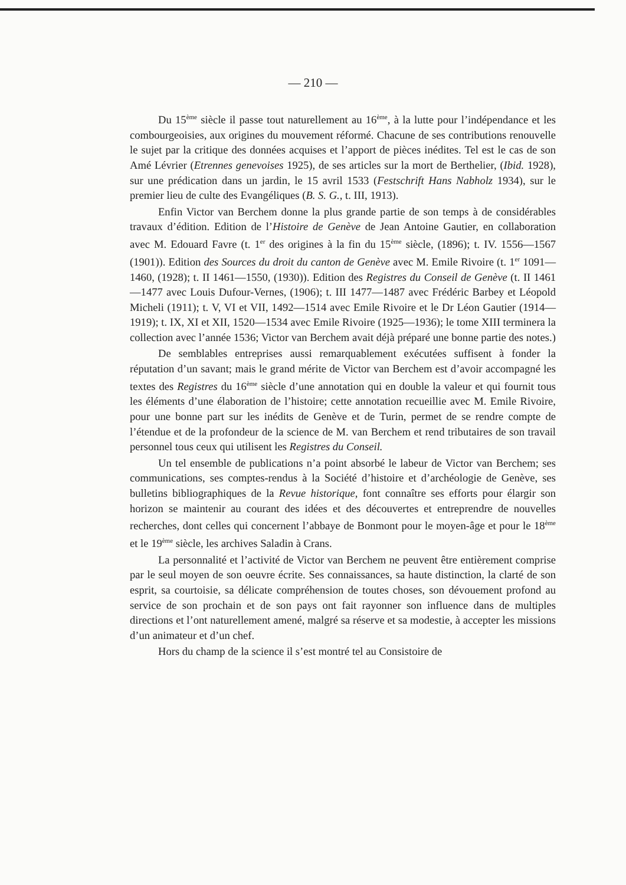— 210 —
Du 15<sup>ème</sup> siècle il passe tout naturellement au 16<sup>ème</sup>, à la lutte pour l’indépendance et les combourgeoisies, aux origines du mouvement réformé. Chacune de ses contributions renouvelle le sujet par la critique des données acquises et l’apport de pièces inédites. Tel est le cas de son Amé Lévrier (Etrennes genevoises 1925), de ses articles sur la mort de Berthelier, (Ibid. 1928), sur une prédication dans un jardin, le 15 avril 1533 (Festschrift Hans Nabholz 1934), sur le premier lieu de culte des Evangéliques (B. S. G., t. III, 1913).
Enfin Victor van Berchem donne la plus grande partie de son temps à de considérables travaux d’édition. Edition de l’Histoire de Genève de Jean Antoine Gautier, en collaboration avec M. Edouard Favre (t. 1<sup>er</sup> des origines à la fin du 15<sup>ème</sup> siècle, (1896); t. IV. 1556—1567 (1901)). Edition des Sources du droit du canton de Genève avec M. Emile Rivoire (t. 1<sup>er</sup> 1091—1460, (1928); t. II 1461—1550, (1930)). Edition des Registres du Conseil de Genève (t. II 1461—1477 avec Louis Dufour-Vernes, (1906); t. III 1477—1487 avec Frédéric Barbey et Léopold Micheli (1911); t. V, VI et VII, 1492—1514 avec Emile Rivoire et le Dr Léon Gautier (1914—1919); t. IX, XI et XII, 1520—1534 avec Emile Rivoire (1925—1936); le tome XIII terminera la collection avec l’année 1536; Victor van Berchem avait déjà préparé une bonne partie des notes.)
De semblables entreprises aussi remarquablement exécutées suffisent à fonder la réputation d’un savant; mais le grand mérite de Victor van Berchem est d’avoir accompagné les textes des Registres du 16<sup>ème</sup> siècle d’une annotation qui en double la valeur et qui fournit tous les éléments d’une élaboration de l’histoire; cette annotation recueillie avec M. Emile Rivoire, pour une bonne part sur les inédits de Genève et de Turin, permet de se rendre compte de l’étendue et de la profondeur de la science de M. van Berchem et rend tributaires de son travail personnel tous ceux qui utilisent les Registres du Conseil.
Un tel ensemble de publications n’a point absorbé le labeur de Victor van Berchem; ses communications, ses comptes-rendus à la Société d’histoire et d’archéologie de Genève, ses bulletins bibliographiques de la Revue historique, font connaître ses efforts pour élargir son horizon se maintenir au courant des idées et des découvertes et entreprendre de nouvelles recherches, dont celles qui concernent l’abbaye de Bonmont pour le moyen-âge et pour le 18<sup>ème</sup> et le 19<sup>ème</sup> siècle, les archives Saladin à Crans.
La personnalité et l’activité de Victor van Berchem ne peuvent être entièrement comprise par le seul moyen de son oeuvre écrite. Ses connaissances, sa haute distinction, la clarté de son esprit, sa courtoisie, sa délicate compréhension de toutes choses, son dévouement profond au service de son prochain et de son pays ont fait rayonner son influence dans de multiples directions et l’ont naturellement amené, malgré sa réserve et sa modestie, à accepter les missions d’un animateur et d’un chef.
Hors du champ de la science il s’est montré tel au Consistoire de